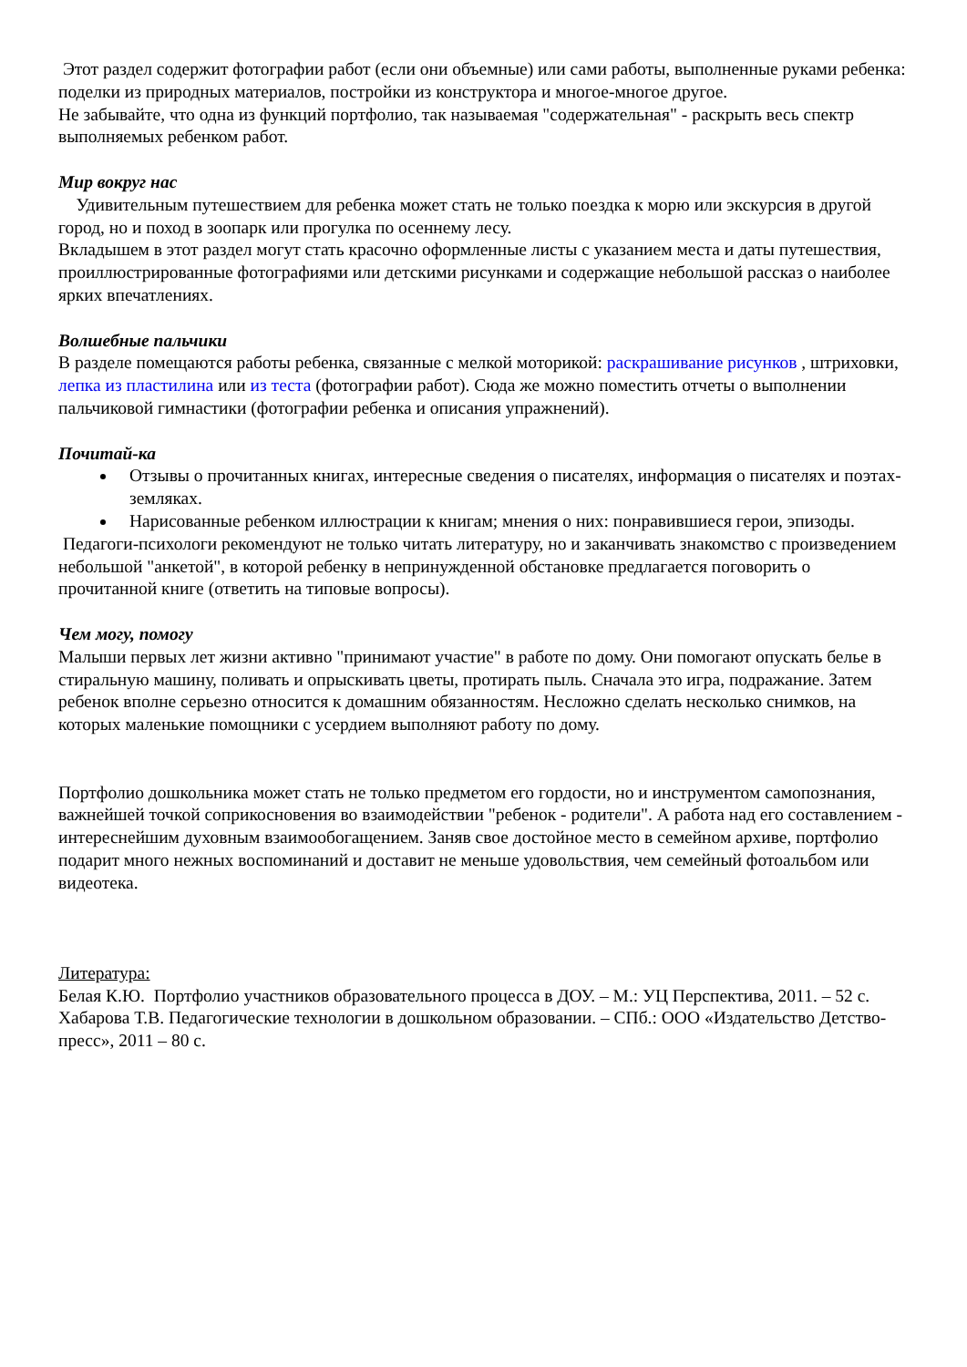Этот раздел содержит фотографии работ (если они объемные) или сами работы, выполненные руками ребенка: поделки из природных материалов, постройки из конструктора и многое-многое другое.
Не забывайте, что одна из функций портфолио, так называемая "содержательная" - раскрыть весь спектр выполняемых ребенком работ.
Мир вокруг нас
Удивительным путешествием для ребенка может стать не только поездка к морю или экскурсия в другой город, но и поход в зоопарк или прогулка по осеннему лесу.
Вкладышем в этот раздел могут стать красочно оформленные листы с указанием места и даты путешествия, проиллюстрированные фотографиями или детскими рисунками и содержащие небольшой рассказ о наиболее ярких впечатлениях.
Волшебные пальчики
В разделе помещаются работы ребенка, связанные с мелкой моторикой: раскрашивание рисунков , штриховки, лепка из пластилина или из теста (фотографии работ). Сюда же можно поместить отчеты о выполнении пальчиковой гимнастики (фотографии ребенка и описания упражнений).
Почитай-ка
Отзывы о прочитанных книгах, интересные сведения о писателях, информация о писателях и поэтах-земляках.
Нарисованные ребенком иллюстрации к книгам; мнения о них: понравившиеся герои, эпизоды.
Педагоги-психологи рекомендуют не только читать литературу, но и заканчивать знакомство с произведением небольшой "анкетой", в которой ребенку в непринужденной обстановке предлагается поговорить о прочитанной книге (ответить на типовые вопросы).
Чем могу, помогу
Малыши первых лет жизни активно "принимают участие" в работе по дому. Они помогают опускать белье в стиральную машину, поливать и опрыскивать цветы, протирать пыль. Сначала это игра, подражание. Затем ребенок вполне серьезно относится к домашним обязанностям. Несложно сделать несколько снимков, на которых маленькие помощники с усердием выполняют работу по дому.
Портфолио дошкольника может стать не только предметом его гордости, но и инструментом самопознания, важнейшей точкой соприкосновения во взаимодействии "ребенок - родители". А работа над его составлением - интереснейшим духовным взаимообогащением. Заняв свое достойное место в семейном архиве, портфолио подарит много нежных воспоминаний и доставит не меньше удовольствия, чем семейный фотоальбом или видеотека.
Литература:
Белая К.Ю. Портфолио участников образовательного процесса в ДОУ. – М.: УЦ Перспектива, 2011. – 52 с.
Хабарова Т.В. Педагогические технологии в дошкольном образовании. – СПб.: ООО «Издательство Детство-пресс», 2011 – 80 с.